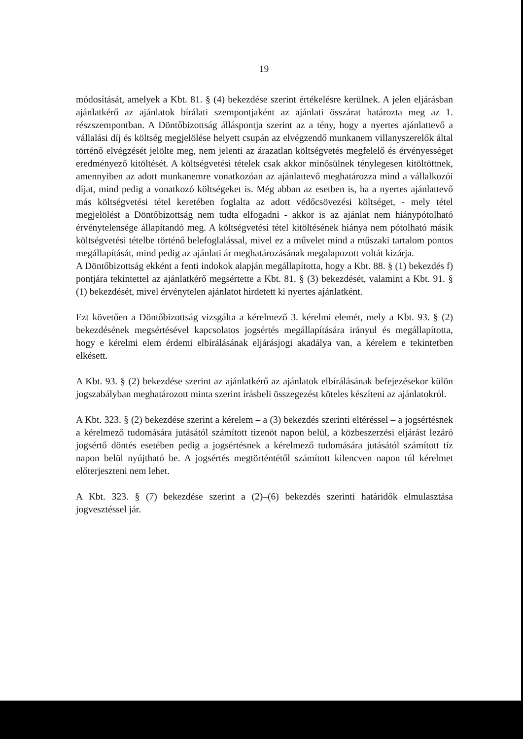19
módosítását, amelyek a Kbt. 81. § (4) bekezdése szerint értékelésre kerülnek. A jelen eljárásban ajánlatkérő az ajánlatok bírálati szempontjaként az ajánlati összárat határozta meg az 1. részszempontban. A Döntőbizottság álláspontja szerint az a tény, hogy a nyertes ajánlattevő a vállalási díj és költség megjelölése helyett csupán az elvégzendő munkanem villanyszerelők által történő elvégzését jelölte meg, nem jelenti az árazatlan költségvetés megfelelő és érvényességet eredményező kitöltését. A költségvetési tételek csak akkor minősülnek ténylegesen kitöltöttnek, amennyiben az adott munkanemre vonatkozóan az ajánlattevő meghatározza mind a vállalkozói díjat, mind pedig a vonatkozó költségeket is. Még abban az esetben is, ha a nyertes ajánlattevő más költségvetési tétel keretében foglalta az adott védőcsövezési költséget, - mely tétel megjelölést a Döntőbizottság nem tudta elfogadni - akkor is az ajánlat nem hiánypótolható érvénytelensége állapítandó meg. A költségvetési tétel kitöltésének hiánya nem pótolható másik költségvetési tételbe történő belefoglalással, mivel ez a művelet mind a műszaki tartalom pontos megállapítását, mind pedig az ajánlati ár meghatározásának megalapozott voltát kizárja.
A Döntőbizottság ekként a fenti indokok alapján megállapította, hogy a Kbt. 88. § (1) bekezdés f) pontjára tekintettel az ajánlatkérő megsértette a Kbt. 81. § (3) bekezdését, valamint a Kbt. 91. § (1) bekezdését, mivel érvénytelen ajánlatot hirdetett ki nyertes ajánlatként.
Ezt követően a Döntőbizottság vizsgálta a kérelmező 3. kérelmi elemét, mely a Kbt. 93. § (2) bekezdésének megsértésével kapcsolatos jogsértés megállapítására irányul és megállapította, hogy e kérelmi elem érdemi elbírálásának eljárásjogi akadálya van, a kérelem e tekintetben elkésett.
A Kbt. 93. § (2) bekezdése szerint az ajánlatkérő az ajánlatok elbírálásának befejezésekor külön jogszabályban meghatározott minta szerint írásbeli összegezést köteles készíteni az ajánlatokról.
A Kbt. 323. § (2) bekezdése szerint a kérelem – a (3) bekezdés szerinti eltéréssel – a jogsértésnek a kérelmező tudomására jutásától számított tizenöt napon belül, a közbeszerzési eljárást lezáró jogsértő döntés esetében pedig a jogsértésnek a kérelmező tudomására jutásától számított tíz napon belül nyújtható be. A jogsértés megtörténtétől számított kilencven napon túl kérelmet előterjeszteni nem lehet.
A Kbt. 323. § (7) bekezdése szerint a (2)–(6) bekezdés szerinti határidők elmulasztása jogvesztéssel jár.